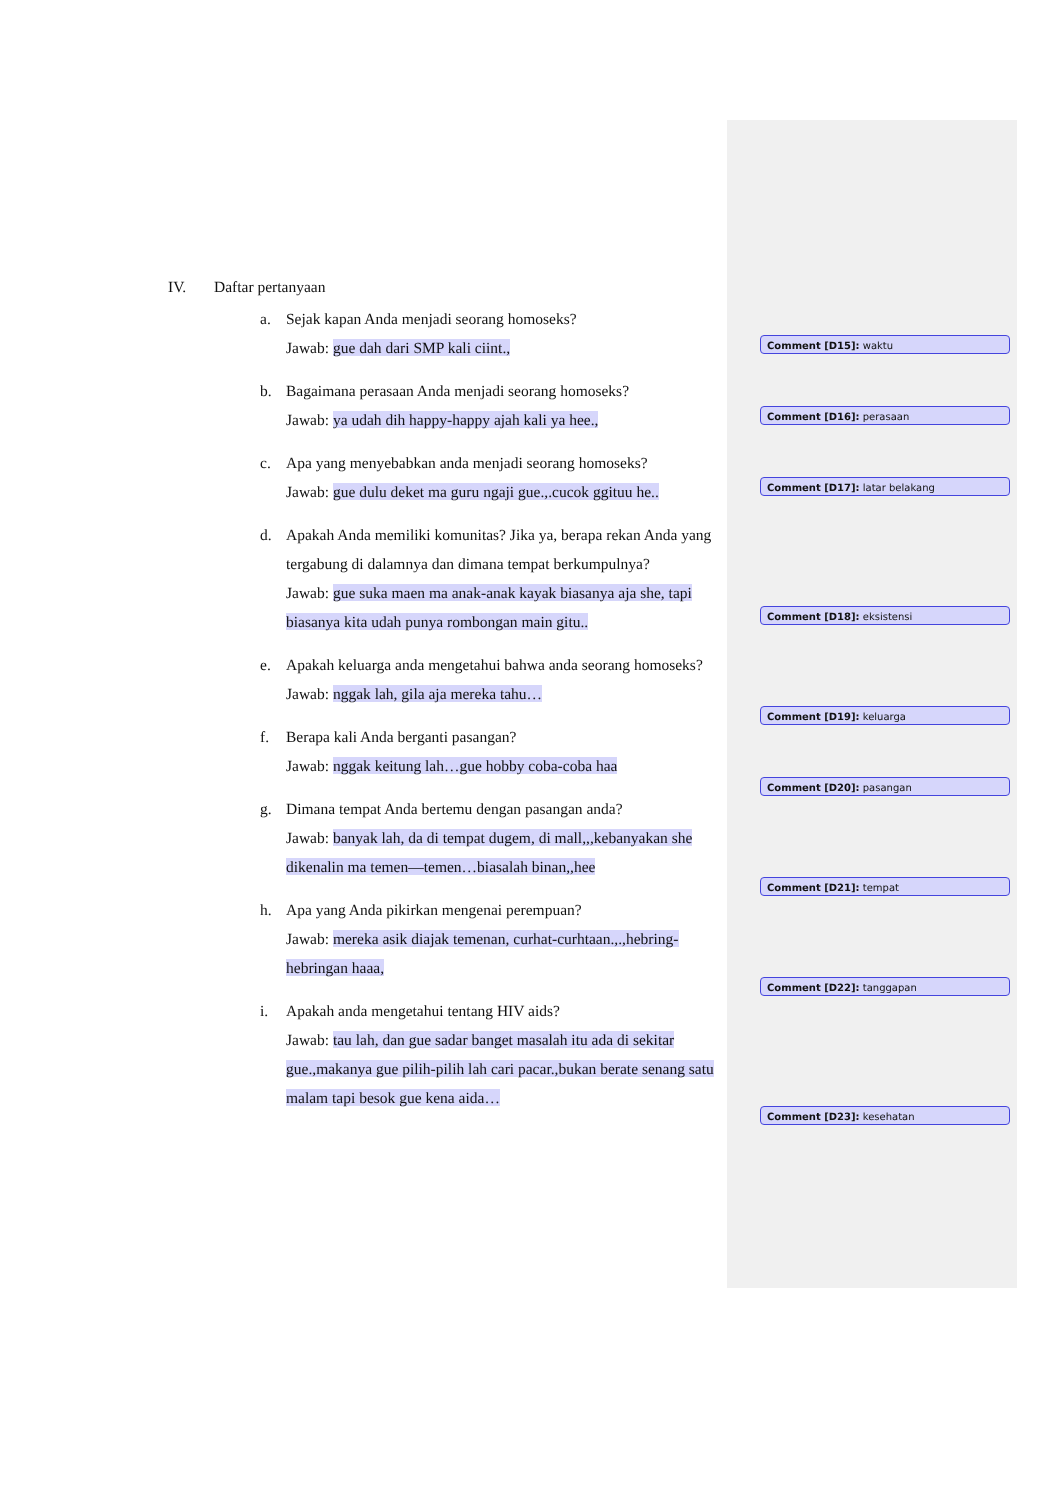IV. Daftar pertanyaan
a. Sejak kapan Anda menjadi seorang homoseks?
Jawab: gue dah dari SMP kali ciint.,
b. Bagaimana perasaan Anda menjadi seorang homoseks?
Jawab: ya udah dih happy-happy ajah kali ya hee.,
c. Apa yang menyebabkan anda menjadi seorang homoseks?
Jawab: gue dulu deket ma guru ngaji gue.,.cucok ggituu he..
d. Apakah Anda memiliki komunitas? Jika ya, berapa rekan Anda yang tergabung di dalamnya dan dimana tempat berkumpulnya?
Jawab: gue suka maen ma anak-anak kayak biasanya aja she, tapi biasanya kita udah punya rombongan main gitu..
e. Apakah keluarga anda mengetahui bahwa anda seorang homoseks?
Jawab: nggak lah, gila aja mereka tahu…
f. Berapa kali Anda berganti pasangan?
Jawab: nggak keitung lah…gue hobby coba-coba haa
g. Dimana tempat Anda bertemu dengan pasangan anda?
Jawab: banyak lah, da di tempat dugem, di mall,,,kebanyakan she dikenalin ma temen—temen…biasalah binan,,hee
h. Apa yang Anda pikirkan mengenai perempuan?
Jawab: mereka asik diajak temenan, curhat-curhtaan.,.,hebring-hebringan haaa,
i. Apakah anda mengetahui tentang HIV aids?
Jawab: tau lah, dan gue sadar banget masalah itu ada di sekitar gue.,makanya gue pilih-pilih lah cari pacar.,bukan berate senang satu malam tapi besok gue kena aida…
Comment [D15]: waktu
Comment [D16]: perasaan
Comment [D17]: latar belakang
Comment [D18]: eksistensi
Comment [D19]: keluarga
Comment [D20]: pasangan
Comment [D21]: tempat
Comment [D22]: tanggapan
Comment [D23]: kesehatan